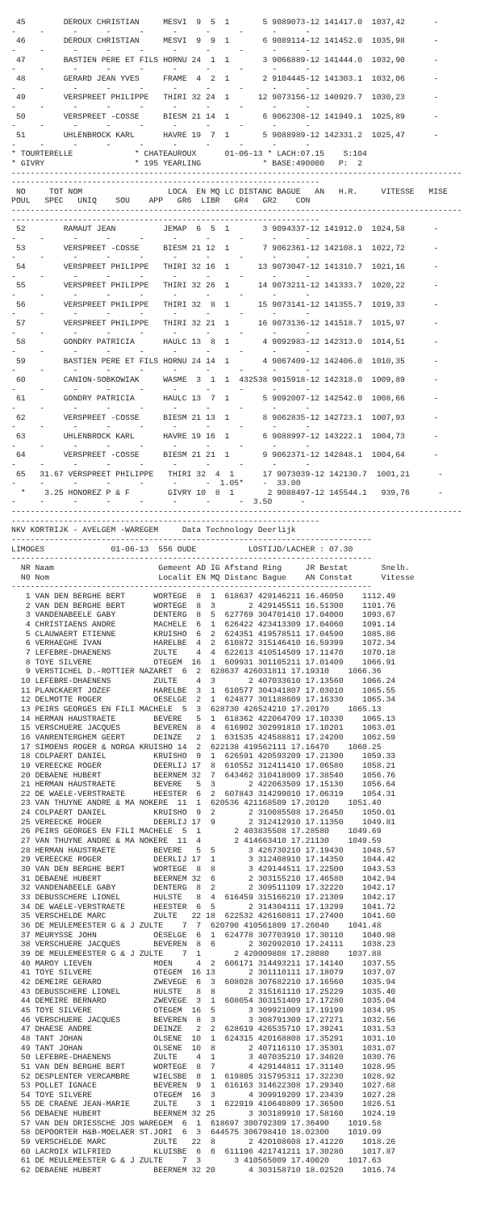45        DEROUX CHRISTIAN     MESVI  9  5  1       5 9089073-12 141417.0  1037,42      -
-     -      -      -      -      -      -      -      -      -
 46        DEROUX CHRISTIAN     MESVI  9  9  1       6 9089114-12 141452.0  1035,98      -
-     -      -      -      -      -      -      -      -      -
 47        BASTIEN PERE ET FILS HORNU 24  1  1       3 9066889-12 141444.0  1032,90      -
-     -      -      -      -      -      -      -      -      -
 48        GERARD JEAN YVES     FRAME  4  2  1       2 9104445-12 141303.1  1032,06      -
-     -      -      -      -      -      -      -      -      -
 49        VERSPREET PHILIPPE   THIRI 32 24  1      12 9073156-12 140929.7  1030,23      -
-     -      -      -      -      -      -      -      -      -
 50        VERSPREET -COSSE     BIESM 21 14  1       6 9062308-12 141949.1  1025,89      -
-     -      -      -      -      -      -      -      -      -
 51        UHLENBROCK KARL      HAVRE 19  7  1       5 9088989-12 142331.2  1025,47      -
-     -      -      -      -      -      -      -      -      -
* TOURTERELLE             * CHATEAUROUX      01-06-13 * LACH:07.15    S:104
* GIVRY                   * 195 YEARLING             * BASE:490000   P:  2
-----------------------------------------------------------------------------------------------
-----------------------------------------------------------------
 NO     TOT NOM                  LOCA  EN MQ LC DISTANC BAGUE   AN   H.R.     VITESSE   MISE
POUL   SPEC   UNIQ    SOU    APP   GR6  LIBR   GR4   GR2    CON
-----------------------------------------------------------------------------------------------
-----------------------------------------------------------------
 52        RAMAUT JEAN          JEMAP  6  5  1       3 9094337-12 141912.0  1024,58      -
-     -      -      -      -      -      -      -      -      -
 53        VERSPREET -COSSE     BIESM 21 12  1       7 9062361-12 142108.1  1022,72      -
-     -      -      -      -      -      -      -      -      -
 54        VERSPREET PHILIPPE   THIRI 32 16  1      13 9073047-12 141310.7  1021,16      -
-     -      -      -      -      -      -      -      -      -
 55        VERSPREET PHILIPPE   THIRI 32 26  1      14 9073211-12 141333.7  1020,22      -
-     -      -      -      -      -      -      -      -      -
 56        VERSPREET PHILIPPE   THIRI 32  8  1      15 9073141-12 141355.7  1019,33      -
-     -      -      -      -      -      -      -      -      -
 57        VERSPREET PHILIPPE   THIRI 32 21  1      16 9073136-12 141518.7  1015,97      -
-     -      -      -      -      -      -      -      -      -
 58        GONDRY PATRICIA      HAULC 13  8  1       4 9092983-12 142313.0  1014,51      -
-     -      -      -      -      -      -      -      -      -
 59        BASTIEN PERE ET FILS HORNU 24 14  1       4 9067409-12 142406.0  1010,35      -
-     -      -      -      -      -      -      -      -      -
 60        CANION-SOBKOWIAK     WASME  3  1  1  432538 9015918-12 142318.0  1009,89      -
-     -      -      -      -      -      -      -      -      -
 61        GONDRY PATRICIA      HAULC 13  7  1       5 9092007-12 142542.0  1008,66      -
-     -      -      -      -      -      -      -      -      -
 62        VERSPREET -COSSE     BIESM 21 13  1       8 9062835-12 142723.1  1007,93      -
-     -      -      -      -      -      -      -      -      -
 63        UHLENBROCK KARL      HAVRE 19 16  1       6 9088997-12 143222.1  1004,73      -
-     -      -      -      -      -      -      -      -      -
 64        VERSPREET -COSSE     BIESM 21 21  1       9 9062371-12 142848.1  1004,64      -
-     -      -      -      -      -      -      -      -      -
 65   31.67 VERSPREET PHILIPPE   THIRI 32  4  1      17 9073039-12 142130.7  1001,21      -
-     -      -      -      -      -      -  1.05*    -  33.00
  *    3.25 HONOREZ P & F        GIVRY 10  8  1       2 9088497-12 145544.1   939,76      -
-     -      -      -      -      -      -      -  3.50      -
-----------------------------------------------------------------------------------------------
-----------------------------------------------------------------
NKV KORTRIJK - AVELGEM -WAREGEM     Data Technology Deerlijk
----------------------------------------------------------------------------
LIMOGES              01-06-13  556 OUDE           LOSTIJD/LACHER : 07.30
----------------------------------------------------------------------------
  NR Naam                      Gemeent AD IG Afstand Ring     JR Bestat       Snelh.
  N0 Nom                       Localit EN MQ Distanc Bague    AN Constat      Vitesse
----------------------------------------------------------------------------
   1 VAN DEN BERGHE BERT      WORTEGE  8  1  618637 429146211 16.46050    1112.49
   2 VAN DEN BERGHE BERT      WORTEGE  8  3       2 429145511 16.51300    1101.76
   3 VANDENABEELE GABY        DENTERG  8  5  627769 304701410 17.04000    1093.67
   4 CHRISTIAENS ANDRE        MACHELE  6  1  626422 423413309 17.04060    1091.14
   5 CLAUWAERT ETIENNE        KRUISHO  6  2  624351 419578511 17.04590    1085.86
   6 VERHAEGHE IVAN           HARELBE  4  2  610872 315146410 16.59399    1072.34
   7 LEFEBRE-DHAENENS         ZULTE    4  4  622613 410514509 17.11470    1070.18
   8 TOYE SILVERE             OTEGEM  16  1  609931 301105211 17.01409    1066.91
   9 VERSTICHEL D.-ROTTIER NAZARET  6  2  628637 426031811 17.19310    1066.36
  10 LEFEBRE-DHAENENS         ZULTE    4  3       2 407033610 17.13560    1066.24
  11 PLANCKAERT JOZEF         HARELBE  3  1  610577 304341807 17.03010    1065.55
  12 DELMOTTE ROGER           OESELGE  2  1  624877 301188609 17.16330    1065.34
  13 PEIRS GEORGES EN FILI MACHELE  5  3  628730 426524210 17.20170    1065.13
  14 HERMAN HAUSTRAETE        BEVERE   5  1  618362 422064709 17.10330    1065.13
  15 VERSCHUERE JACQUES       BEVEREN  8  4  616902 302991810 17.10201    1063.01
  16 VANRENTERGHEM GEERT      DEINZE   2  1  631535 424588811 17.24200    1062.59
  17 SIMOENS ROGER & NORGA KRUISHO 14  2  622138 419562111 17.16470    1060.25
  18 COLPAERT DANIEL          KRUISHO  9  1  626591 420593209 17.21300    1059.33
  19 VEREECKE ROGER           DEERLIJ 17  8  610552 312411410 17.06580    1058.21
  20 DEBAENE HUBERT           BEERNEM 32  7  643462 310418009 17.38540    1056.76
  21 HERMAN HAUSTRAETE        BEVERE   5  3       2 422063509 17.15130    1056.64
  22 DE WAELE-VERSTRAETE      HEESTER  6  2  607843 314299010 17.06319    1054.31
  23 VAN THUYNE ANDRE & MA NOKERE  11  1  620536 421168509 17.20120    1051.40
  24 COLPAERT DANIEL          KRUISHO  9  2       2 310085508 17.26450    1050.01
  25 VEREECKE ROGER           DEERLIJ 17  9       2 312412910 17.11350    1049.81
  26 PEIRS GEORGES EN FILI MACHELE  5  1       2 403835508 17.28580    1049.69
  27 VAN THUYNE ANDRE & MA NOKERE  11  4       2 414663410 17.21130    1049.59
  28 HERMAN HAUSTRAETE        BEVERE   5  5       3 426730210 17.19430    1048.57
  29 VEREECKE ROGER           DEERLIJ 17  1       3 312408910 17.14350    1044.42
  30 VAN DEN BERGHE BERT      WORTEGE  8  8       3 429144511 17.22500    1043.53
  31 DEBAENE HUBERT           BEERNEM 32  6       2 303155210 17.46580    1042.94
  32 VANDENABEELE GABY        DENTERG  8  2       2 309511109 17.32220    1042.17
  33 DEBUSSCHERE LIONEL       HULSTE   8  4  616459 315166210 17.21309    1042.17
  34 DE WAELE-VERSTRAETE      HEESTER  6  5       2 314304111 17.13299    1041.72
  35 VERSCHELDE MARC          ZULTE   22 18  622532 426160811 17.27400    1041.60
  36 DE MEULEMEESTER G & J ZULTE    7  7  620790 410561809 17.26040    1041.48
  37 MEURYSSE JOHN            OESELGE  6  1  624778 307703910 17.30110    1040.98
  38 VERSCHUERE JACQUES       BEVEREN  8  6       2 302992010 17.24111    1038.23
  39 DE MEULEMEESTER G & J ZULTE    7  1       2 420009808 17.28080    1037.88
  40 MAROY LIEVEN             MOEN     4  2  606171 314493211 17.14140    1037.55
  41 TOYE SILVERE             OTEGEM  16 13       2 301110111 17.18079    1037.07
  42 DEMEIRE GERARD           ZWEVEGE  6  3  608028 307682210 17.16560    1035.94
  43 DEBUSSCHERE LIONEL       HULSTE   8  8       2 315161110 17.25229    1035.40
  44 DEMEIRE BERNARD          ZWEVEGE  3  1  608054 303151409 17.17280    1035.04
  45 TOYE SILVERE             OTEGEM  16  5       3 309921009 17.19199    1034.95
  46 VERSCHUERE JACQUES       BEVEREN  8  3       3 308791309 17.27271    1032.56
  47 DHAESE ANDRE             DEINZE   2  2  628619 426535710 17.39241    1031.53
  48 TANT JOHAN               OLSENE  10  1  624315 420168808 17.35291    1031.10
  49 TANT JOHAN               OLSENE  10  8       2 407116110 17.35301    1031.07
  50 LEFEBRE-DHAENENS         ZULTE    4  1       3 407035210 17.34020    1030.76
  51 VAN DEN BERGHE BERT      WORTEGE  8  7       4 429144811 17.31140    1028.95
  52 DESPLENTER VERCAMBRE     WIELSBE  8  1  619805 315795311 17.32230    1028.92
  53 POLLET IGNACE            BEVEREN  9  1  616163 314622308 17.29340    1027.68
  54 TOYE SILVERE             OTEGEM  16  3       4 309919209 17.23439    1027.28
  55 DE CRAENE JEAN-MARIE     ZULTE    3  1  622919 410640809 17.36500    1026.51
  56 DEBAENE HUBERT           BEERNEM 32 25       3 303189910 17.58160    1024.19
  57 VAN DEN DRIESSCHE JOS WAREGEM  6  1  618697 300792309 17.36490    1019.58
  58 DEPOORTER H&B-MOELAER ST.JORI  6  3  644575 306798410 18.02300    1019.09
  59 VERSCHELDE MARC          ZULTE   22  8       2 420108608 17.41220    1018.26
  60 LACROIX WILFRIED         KLUISBE  6  6  611196 421741211 17.30280    1017.87
  61 DE MEULEMEESTER G & J ZULTE    7  3       3 410565009 17.40020    1017.63
  62 DEBAENE HUBERT           BEERNEM 32 20       4 303158710 18.02520    1016.74